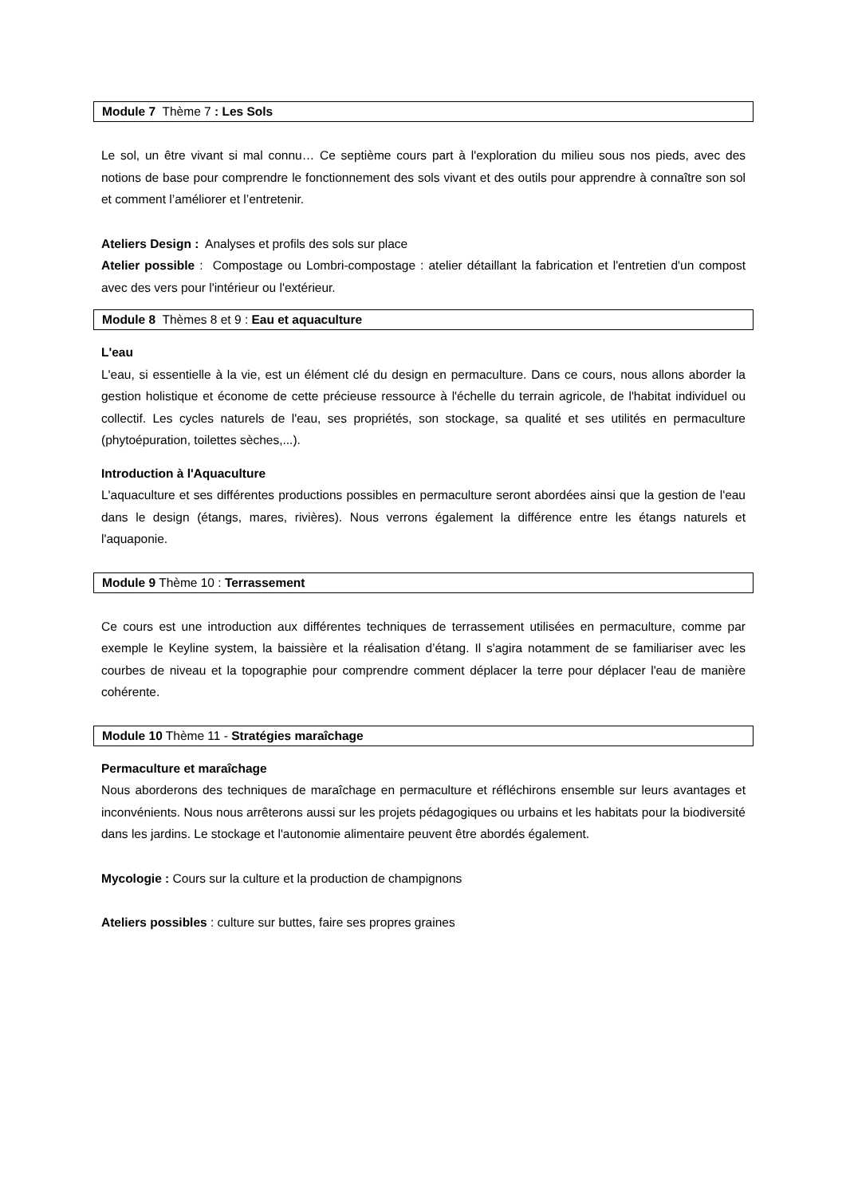Module 7 Thème 7 : Les Sols
Le sol, un être vivant si mal connu… Ce septième cours part à l'exploration du milieu sous nos pieds, avec des notions de base pour comprendre le fonctionnement des sols vivant et des outils pour apprendre à connaître son sol et comment l’améliorer et l’entretenir.
Ateliers Design : Analyses et profils des sols sur place
Atelier possible : Compostage ou Lombri-compostage : atelier détaillant la fabrication et l'entretien d'un compost avec des vers pour l'intérieur ou l'extérieur.
Module 8 Thèmes 8 et 9 : Eau et aquaculture
L'eau
L'eau, si essentielle à la vie, est un élément clé du design en permaculture. Dans ce cours, nous allons aborder la gestion holistique et économe de cette précieuse ressource à l'échelle du terrain agricole, de l'habitat individuel ou collectif. Les cycles naturels de l'eau, ses propriétés, son stockage, sa qualité et ses utilités en permaculture (phytoépuration, toilettes sèches,...).
Introduction à l'Aquaculture
L'aquaculture et ses différentes productions possibles en permaculture seront abordées ainsi que la gestion de l'eau dans le design (étangs, mares, rivières). Nous verrons également la différence entre les étangs naturels et l'aquaponie.
Module 9 Thème 10 : Terrassement
Ce cours est une introduction aux différentes techniques de terrassement utilisées en permaculture, comme par exemple le Keyline system, la baissière et la réalisation d’étang. Il s'agira notamment de se familiariser avec les courbes de niveau et la topographie pour comprendre comment déplacer la terre pour déplacer l'eau de manière cohérente.
Module 10 Thème 11 - Stratégies maraîchage
Permaculture et maraîchage
Nous aborderons des techniques de maraîchage en permaculture et réfléchirons ensemble sur leurs avantages et inconvénients. Nous nous arrêterons aussi sur les projets pédagogiques ou urbains et les habitats pour la biodiversité dans les jardins. Le stockage et l'autonomie alimentaire peuvent être abordés également.
Mycologie : Cours sur la culture et la production de champignons
Ateliers possibles : culture sur buttes, faire ses propres graines